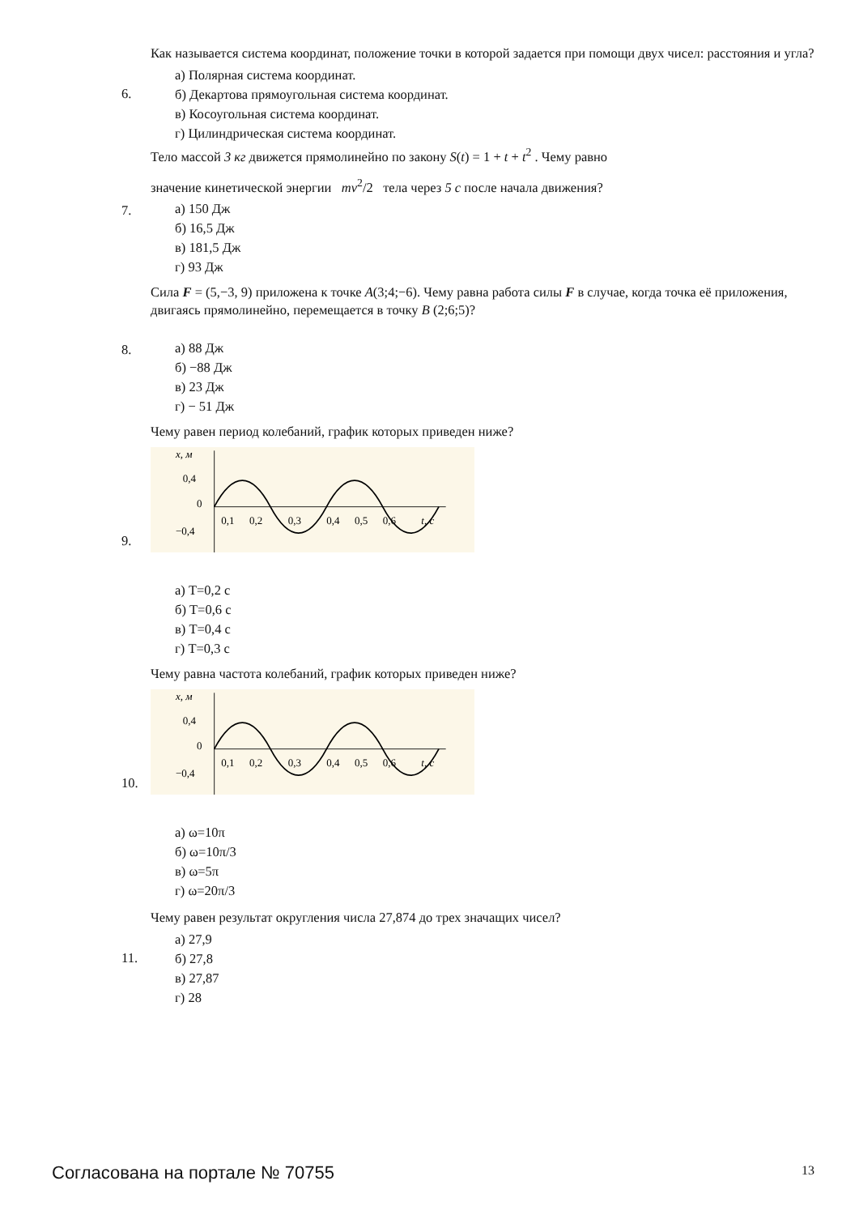6.
Как называется система координат, положение точки в которой задается при помощи двух чисел: расстояния и угла?
а) Полярная система координат.
б) Декартова прямоугольная система координат.
в) Косоугольная система координат.
г) Цилиндрическая система координат.
7.
Тело массой 3 кг движется прямолинейно по закону S(t) = 1 + t + t<sup>2</sup> . Чему равно
значение кинетической энергии mv<sup>2</sup>/2 тела через 5 с после начала движения?
а) 150 Дж
б) 16,5 Дж
в) 181,5 Дж
г) 93 Дж
8.
Сила F = (5,−3, 9) приложена к точке A(3;4;−6). Чему равна работа силы F в случае, когда точка её приложения, двигаясь прямолинейно, перемещается в точку B (2;6;5)?
а) 88 Дж
б) −88 Дж
в) 23 Дж
г) − 51 Дж
9.
Чему равен период колебаний, график которых приведен ниже?
x, м
0,4
0
−0,4
0,1
0,2
0,3
0,4
0,5
0,6
t, с
а) T=0,2 с
б) T=0,6 с
в) T=0,4 с
г) T=0,3 с
10.
Чему равна частота колебаний, график которых приведен ниже?
x, м
0,4
0
−0,4
0,1
0,2
0,3
0,4
0,5
0,6
t, с
а) ω=10π
б) ω=10π/3
в) ω=5π
г) ω=20π/3
11.
Чему равен результат округления числа 27,874 до трех значащих чисел?
а) 27,9
б) 27,8
в) 27,87
г) 28
Согласована на портале № 70755 13